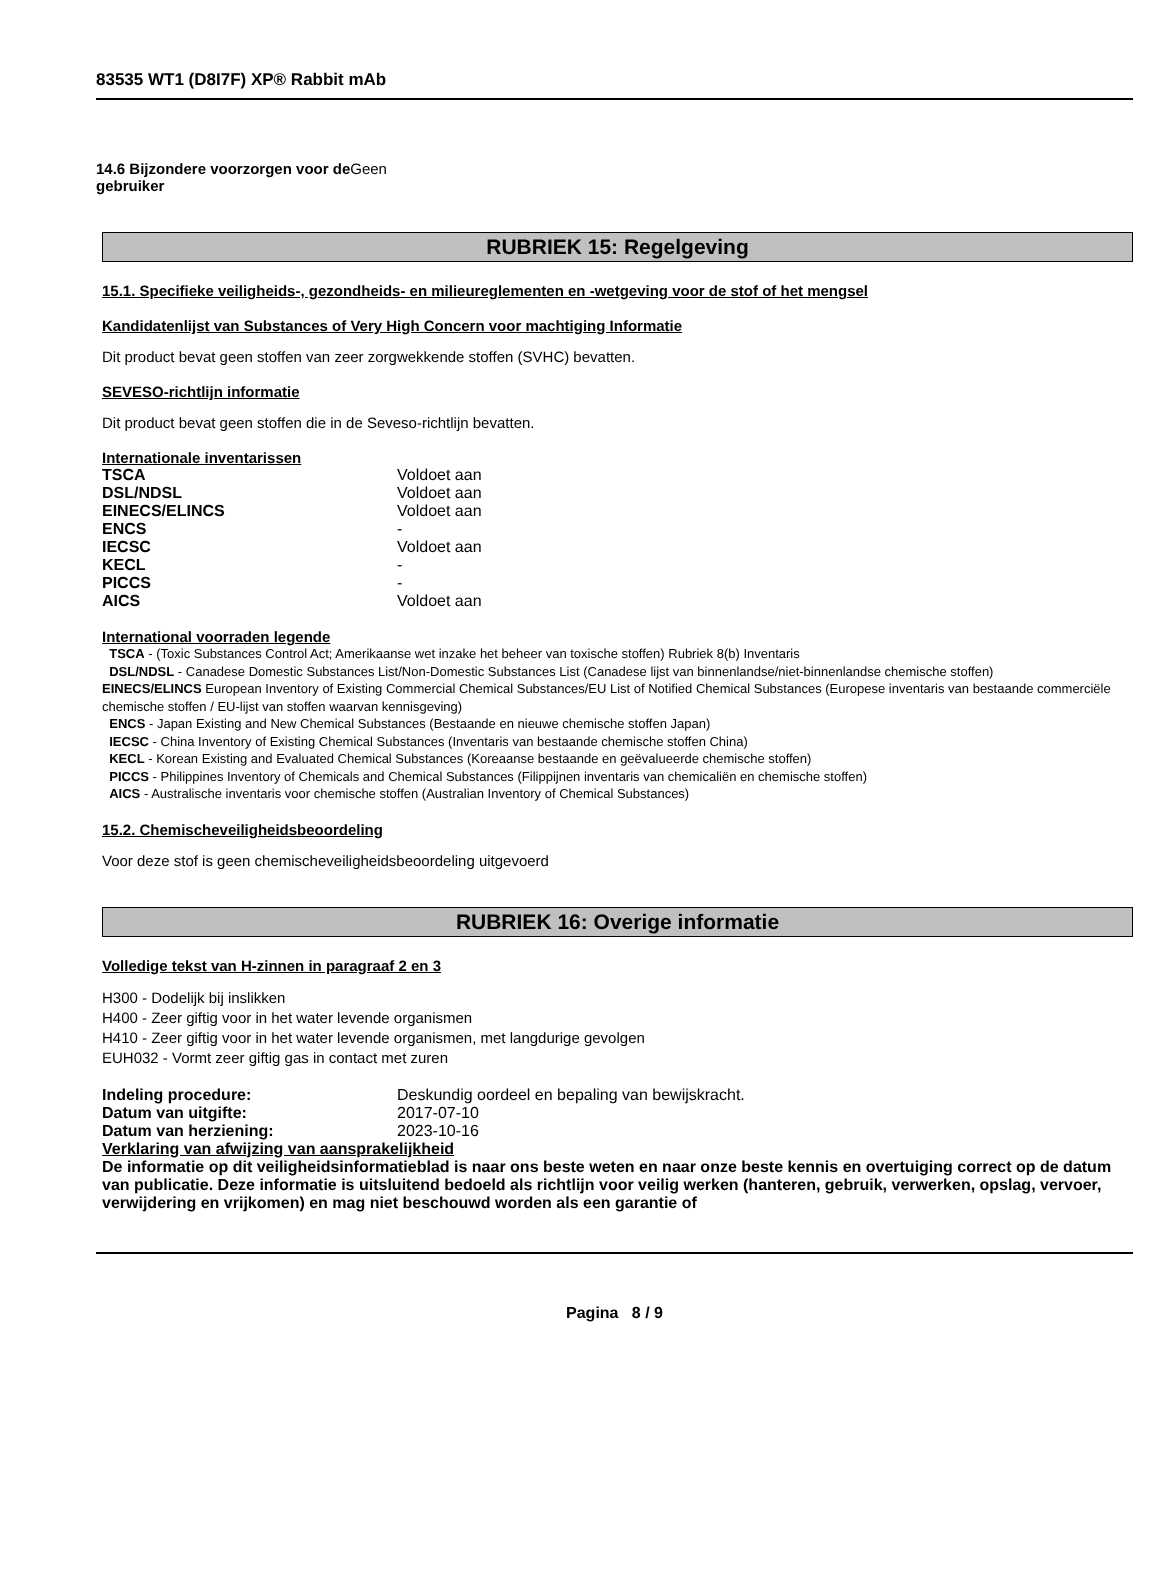83535 WT1 (D8I7F) XP® Rabbit mAb
14.6 Bijzondere voorzorgen voor de Geen
gebruiker
RUBRIEK 15: Regelgeving
15.1. Specifieke veiligheids-, gezondheids- en milieureglementen en -wetgeving voor de stof of het mengsel
Kandidatenlijst van Substances of Very High Concern voor machtiging Informatie
Dit product bevat geen stoffen van zeer zorgwekkende stoffen (SVHC) bevatten.
SEVESO-richtlijn informatie
Dit product bevat geen stoffen die in de Seveso-richtlijn bevatten.
Internationale inventarissen
| TSCA | Voldoet aan |
| DSL/NDSL | Voldoet aan |
| EINECS/ELINCS | Voldoet aan |
| ENCS | - |
| IECSC | Voldoet aan |
| KECL | - |
| PICCS | - |
| AICS | Voldoet aan |
International voorraden legende
TSCA - (Toxic Substances Control Act; Amerikaanse wet inzake het beheer van toxische stoffen) Rubriek 8(b) Inventaris
DSL/NDSL - Canadese Domestic Substances List/Non-Domestic Substances List (Canadese lijst van binnenlandse/niet-binnenlandse chemische stoffen)
EINECS/ELINCS European Inventory of Existing Commercial Chemical Substances/EU List of Notified Chemical Substances (Europese inventaris van bestaande commerciële chemische stoffen / EU-lijst van stoffen waarvan kennisgeving)
ENCS - Japan Existing and New Chemical Substances (Bestaande en nieuwe chemische stoffen Japan)
IECSC - China Inventory of Existing Chemical Substances (Inventaris van bestaande chemische stoffen China)
KECL - Korean Existing and Evaluated Chemical Substances (Koreaanse bestaande en geëvalueerde chemische stoffen)
PICCS - Philippines Inventory of Chemicals and Chemical Substances (Filippijnen inventaris van chemicaliën en chemische stoffen)
AICS - Australische inventaris voor chemische stoffen (Australian Inventory of Chemical Substances)
15.2. Chemischeveiligheidsbeoordeling
Voor deze stof is geen chemischeveiligheidsbeoordeling uitgevoerd
RUBRIEK 16: Overige informatie
Volledige tekst van H-zinnen in paragraaf 2 en 3
H300 - Dodelijk bij inslikken
H400 - Zeer giftig voor in het water levende organismen
H410 - Zeer giftig voor in het water levende organismen, met langdurige gevolgen
EUH032 - Vormt zeer giftig gas in contact met zuren
| Indeling procedure: | Deskundig oordeel en bepaling van bewijskracht. |
| Datum van uitgifte: | 2017-07-10 |
| Datum van herziening: | 2023-10-16 |
Verklaring van afwijzing van aansprakelijkheid
De informatie op dit veiligheidsinformatieblad is naar ons beste weten en naar onze beste kennis en overtuiging correct op de datum van publicatie. Deze informatie is uitsluitend bedoeld als richtlijn voor veilig werken (hanteren, gebruik, verwerken, opslag, vervoer, verwijdering en vrijkomen) en mag niet beschouwd worden als een garantie of
Pagina 8 / 9